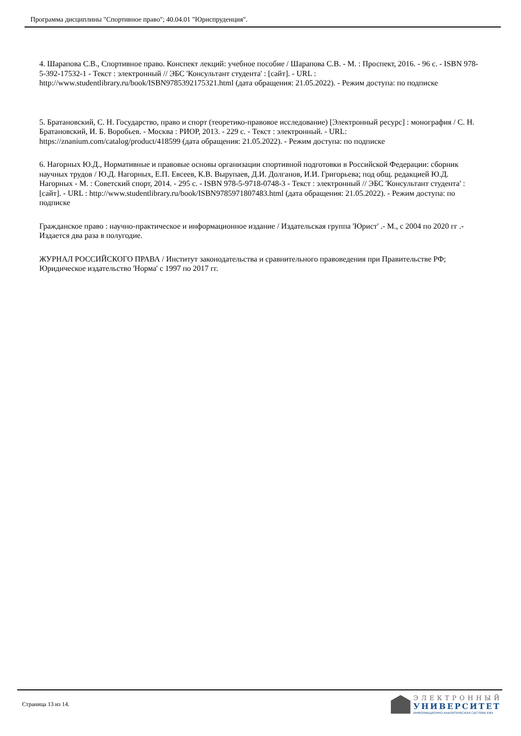Программа дисциплины "Спортивное право"; 40.04.01 "Юриспруденция".
4. Шарапова С.В., Спортивное право. Конспект лекций: учебное пособие / Шарапова С.В. - М. : Проспект, 2016. - 96 с. - ISBN 978-5-392-17532-1 - Текст : электронный // ЭБС 'Консультант студента' : [сайт]. - URL : http://www.studentlibrary.ru/book/ISBN9785392175321.html (дата обращения: 21.05.2022). - Режим доступа: по подписке
5. Братановский, С. Н. Государство, право и спорт (теоретико-правовое исследование) [Электронный ресурс] : монография / С. Н. Братановский, И. Б. Воробьев. - Москва : РИОР, 2013. - 229 с. - Текст : электронный. - URL: https://znanium.com/catalog/product/418599 (дата обращения: 21.05.2022). - Режим доступа: по подписке
6. Нагорных Ю.Д., Нормативные и правовые основы организации спортивной подготовки в Российской Федерации: сборник научных трудов / Ю.Д. Нагорных, Е.П. Евсеев, К.В. Вырупаев, Д.И. Долганов, И.И. Григорьева; под общ. редакцией Ю.Д. Нагорных - М. : Советский спорт, 2014. - 295 с. - ISBN 978-5-9718-0748-3 - Текст : электронный // ЭБС 'Консультант студента' : [сайт]. - URL : http://www.studentlibrary.ru/book/ISBN9785971807483.html (дата обращения: 21.05.2022). - Режим доступа: по подписке
Гражданское право : научно-практическое и информационное издание / Издательская группа 'Юрист' .- М., с 2004 по 2020 гг .- Издается два раза в полугодие.
ЖУРНАЛ РОССИЙСКОГО ПРАВА / Институт законодательства и сравнительного правоведения при Правительстве РФ; Юридическое издательство 'Норма' с 1997 по 2017 гг.
Страница 13 из 14.
ЭЛЕКТРОННЫЙ
УНИВЕРСИТЕТ
ИНФОРМАЦИОННО-АНАЛИТИЧЕСКАЯ СИСТЕМА КФУ